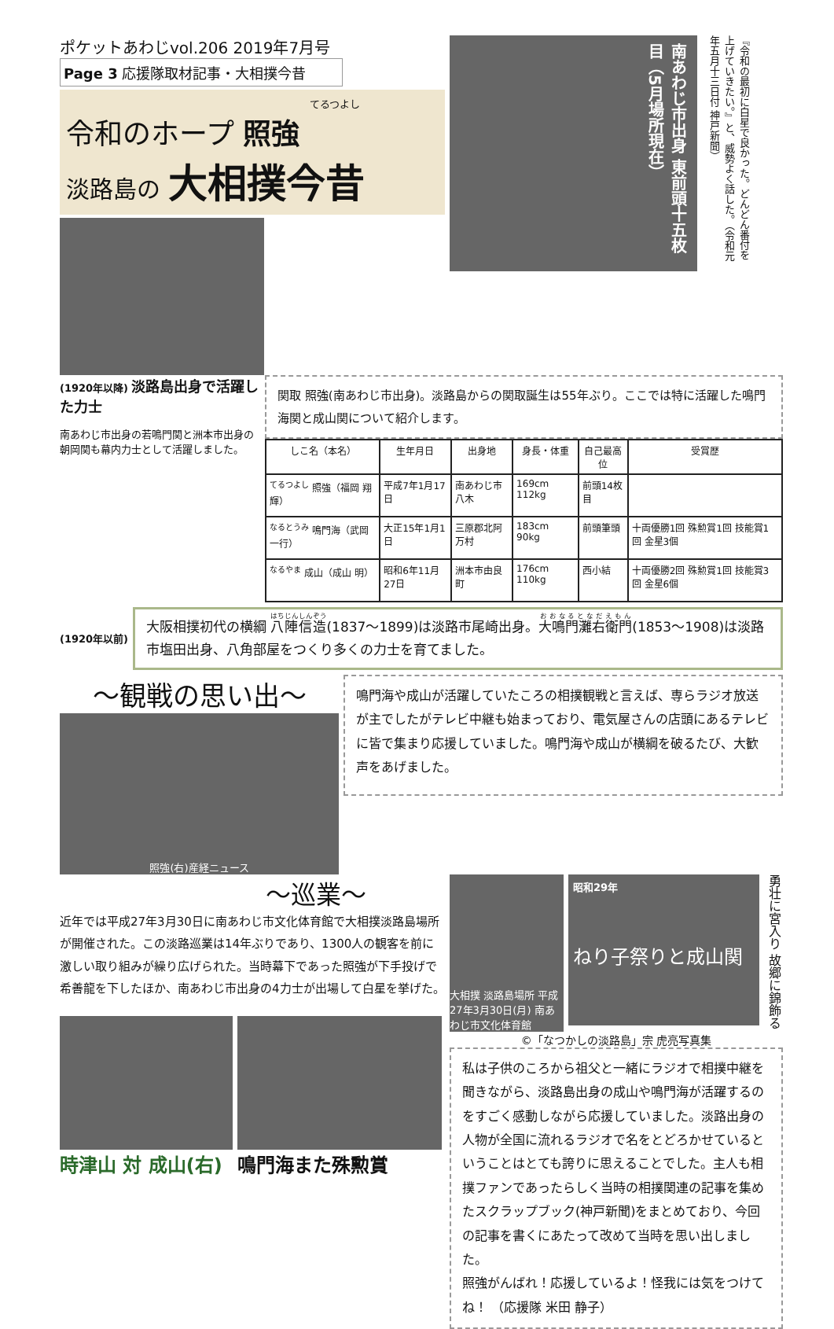ポケットあわじvol.206 2019年7月号
Page 3 応援隊取材記事・大相撲今昔
てるつよし
令和のホープ 照強
淡路島の 大相撲今昔
南あわじ市出身 東前頭十五枚目（5月場所現在）
『令和の最初に白星で良かった。どんどん番付を上げていきたい。』と、威勢よく話した。（令和元年五月十三日付 神戸新聞）
(1920年以降) 淡路島出身で活躍した力士
南あわじ市出身の若鳴門関と洲本市出身の朝岡関も幕内力士として活躍しました。
関取 照強(南あわじ市出身)。淡路島からの関取誕生は55年ぶり。ここでは特に活躍した鳴門海関と成山関について紹介します。
| しこ名（本名） | 生年月日 | 出身地 | 身長・体重 | 自己最高位 | 受賞歴 |
| --- | --- | --- | --- | --- | --- |
| <sup>てるつよし</sup> 照強（福岡 翔輝） | 平成7年1月17日 | 南あわじ市八木 | 169cm 112kg | 前頭14枚目 | |
| <sup>なるとうみ</sup> 鳴門海（武岡 一行） | 大正15年1月1日 | 三原郡北阿万村 | 183cm 90kg | 前頭筆頭 | 十両優勝1回 殊勲賞1回 技能賞1回 金星3個 |
| <sup>なるやま</sup> 成山（成山 明） | 昭和6年11月27日 | 洲本市由良町 | 176cm 110kg | 西小結 | 十両優勝2回 殊勲賞1回 技能賞3回 金星6個 |
(1920年以前)
大阪相撲初代の横綱 八陣信造(1837～1899)は淡路市尾崎出身。大鳴門灘右衛門(1853～1908)は淡路市塩田出身、八角部屋をつくり多くの力士を育てました。
～観戦の思い出～
照強(右)産経ニュース
鳴門海や成山が活躍していたころの相撲観戦と言えば、専らラジオ放送が主でしたがテレビ中継も始まっており、電気屋さんの店頭にあるテレビに皆で集まり応援していました。鳴門海や成山が横綱を破るたび、大歓声をあげました。
～巡業～
近年では平成27年3月30日に南あわじ市文化体育館で大相撲淡路島場所が開催された。この淡路巡業は14年ぶりであり、1300人の観客を前に激しい取り組みが繰り広げられた。当時幕下であった照強が下手投げで希善龍を下したほか、南あわじ市出身の4力士が出場して白星を挙げた。
時津山 対 成山(右) 鳴門海また殊勲賞
大相撲 淡路島場所 平成27年3月30日(月) 南あわじ市文化体育館
昭和29年
ねり子祭りと成山関
勇壮に宮入り 故郷に錦飾る
©「なつかしの淡路島」宗 虎亮写真集
私は子供のころから祖父と一緒にラジオで相撲中継を聞きながら、淡路島出身の成山や鳴門海が活躍するのをすごく感動しながら応援していました。淡路出身の人物が全国に流れるラジオで名をとどろかせているということはとても誇りに思えることでした。主人も相撲ファンであったらしく当時の相撲関連の記事を集めたスクラップブック(神戸新聞)をまとめており、今回の記事を書くにあたって改めて当時を思い出しました。
照強がんばれ！応援しているよ！怪我には気をつけてね！ （応援隊 米田 静子）